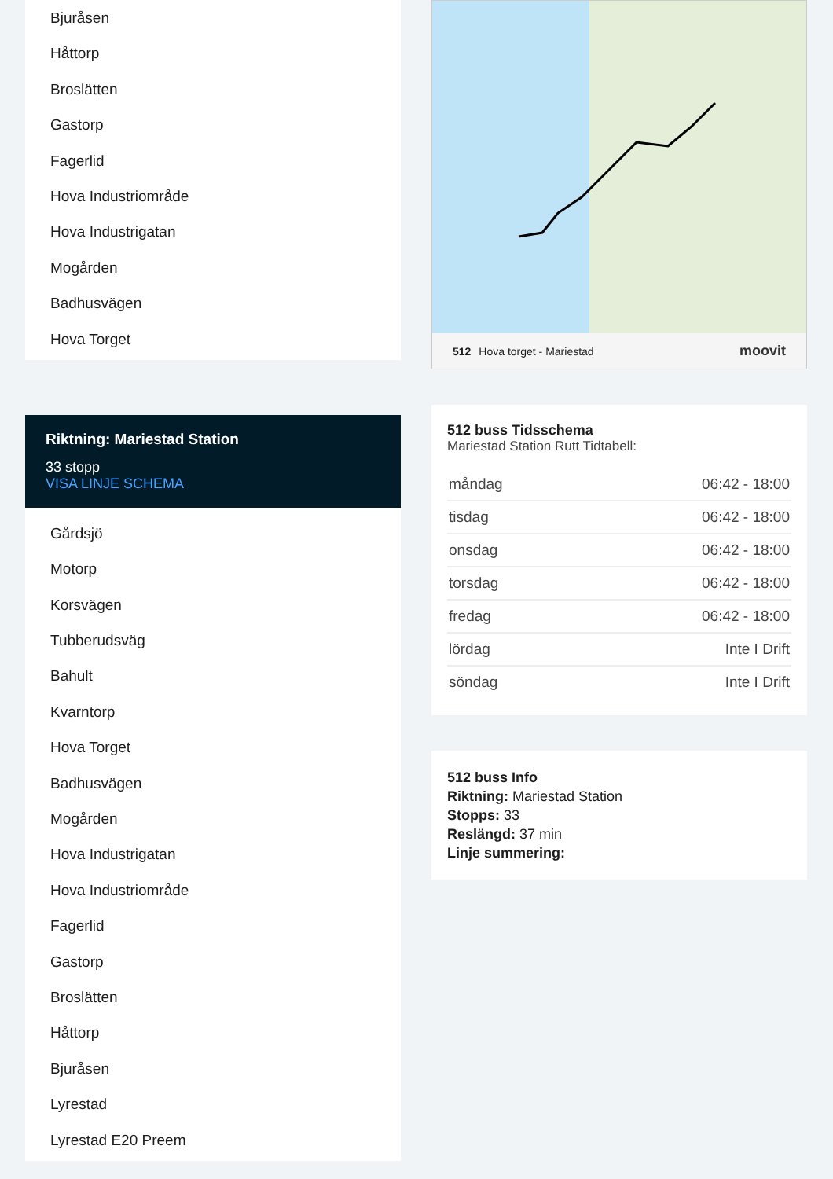Bjuråsen
Håttorp
Broslätten
Gastorp
Fagerlid
Hova Industriområde
Hova Industrigatan
Mogården
Badhusvägen
Hova Torget
Riktning: Mariestad Station
33 stopp
VISA LINJE SCHEMA
Gårdsjö
Motorp
Korsvägen
Tubberudsväg
Bahult
Kvarntorp
Hova Torget
Badhusvägen
Mogården
Hova Industrigatan
Hova Industriområde
Fagerlid
Gastorp
Broslätten
Håttorp
Bjuråsen
Lyrestad
Lyrestad E20 Preem
512 Hova torget - Mariestad moovit
512 buss Tidsschema
Mariestad Station Rutt Tidtabell:
| måndag | 06:42 - 18:00 |
| tisdag | 06:42 - 18:00 |
| onsdag | 06:42 - 18:00 |
| torsdag | 06:42 - 18:00 |
| fredag | 06:42 - 18:00 |
| lördag | Inte I Drift |
| söndag | Inte I Drift |
512 buss Info
Riktning: Mariestad Station
Stopps: 33
Reslängd: 37 min
Linje summering: